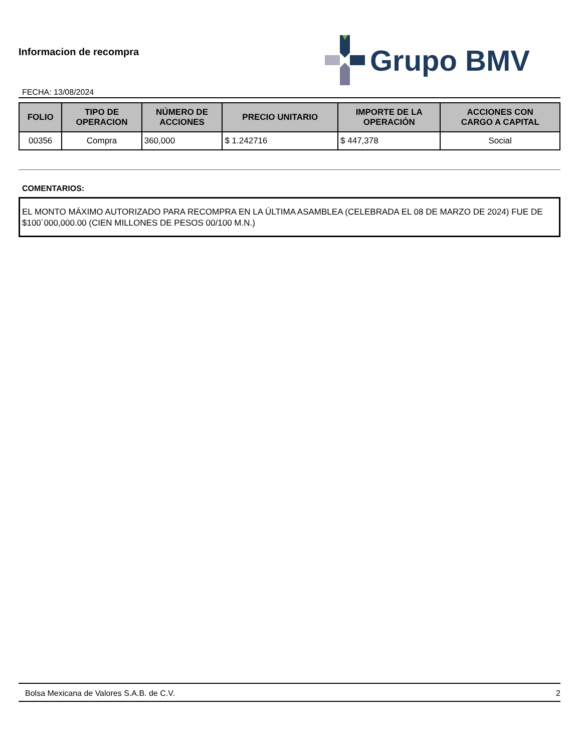Informacion de recompra
FECHA: 13/08/2024
Grupo BMV
| FOLIO | TIPO DE OPERACION | NÚMERO DE ACCIONES | PRECIO UNITARIO | IMPORTE DE LA OPERACIÓN | ACCIONES CON CARGO A CAPITAL |
| --- | --- | --- | --- | --- | --- |
| 00356 | Compra | 360,000 | $ 1.242716 | $ 447,378 | Social |
COMENTARIOS:
EL MONTO MÁXIMO AUTORIZADO PARA RECOMPRA EN LA ÚLTIMA ASAMBLEA (CELEBRADA EL 08 DE MARZO DE 2024) FUE DE $100´000,000.00 (CIEN MILLONES DE PESOS 00/100 M.N.)
Bolsa Mexicana de Valores S.A.B. de C.V. 2